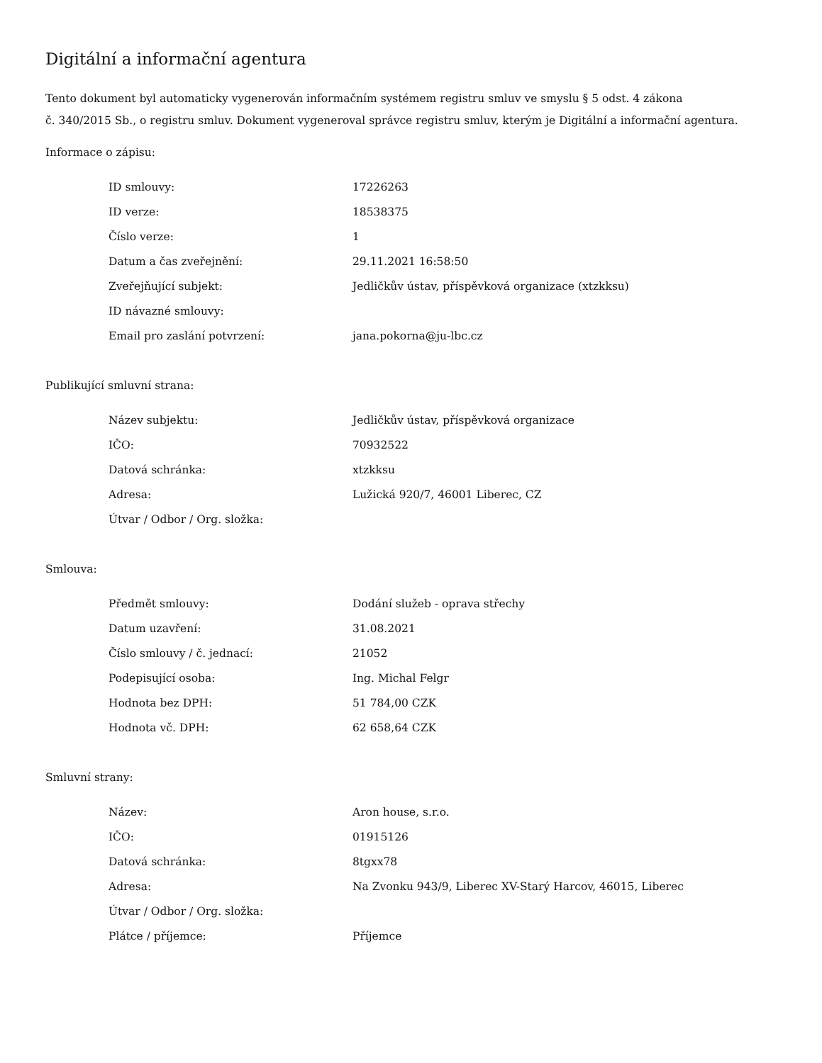Digitální a informační agentura
Tento dokument byl automaticky vygenerován informačním systémem registru smluv ve smyslu § 5 odst. 4 zákona
č. 340/2015 Sb., o registru smluv. Dokument vygeneroval správce registru smluv, kterým je Digitální a informační agentura.
Informace o zápisu:
| ID smlouvy: | 17226263 |
| ID verze: | 18538375 |
| Číslo verze: | 1 |
| Datum a čas zveřejnění: | 29.11.2021 16:58:50 |
| Zveřejňující subjekt: | Jedličkův ústav, příspěvková organizace (xtzkksu) |
| ID návazné smlouvy: | |
| Email pro zaslání potvrzení: | jana.pokorna@ju-lbc.cz |
Publikující smluvní strana:
| Název subjektu: | Jedličkův ústav, příspěvková organizace |
| IČO: | 70932522 |
| Datová schránka: | xtzkksu |
| Adresa: | Lužická 920/7, 46001 Liberec, CZ |
| Útvar / Odbor / Org. složka: | |
Smlouva:
| Předmět smlouvy: | Dodání služeb - oprava střechy |
| Datum uzavření: | 31.08.2021 |
| Číslo smlouvy / č. jednací: | 21052 |
| Podepisující osoba: | Ing. Michal Felgr |
| Hodnota bez DPH: | 51 784,00 CZK |
| Hodnota vč. DPH: | 62 658,64 CZK |
Smluvní strany:
| Název: | Aron house, s.r.o. |
| IČO: | 01915126 |
| Datová schránka: | 8tgxx78 |
| Adresa: | Na Zvonku 943/9, Liberec XV-Starý Harcov, 46015, Liberec |
| Útvar / Odbor / Org. složka: | |
| Plátce / příjemce: | Příjemce |